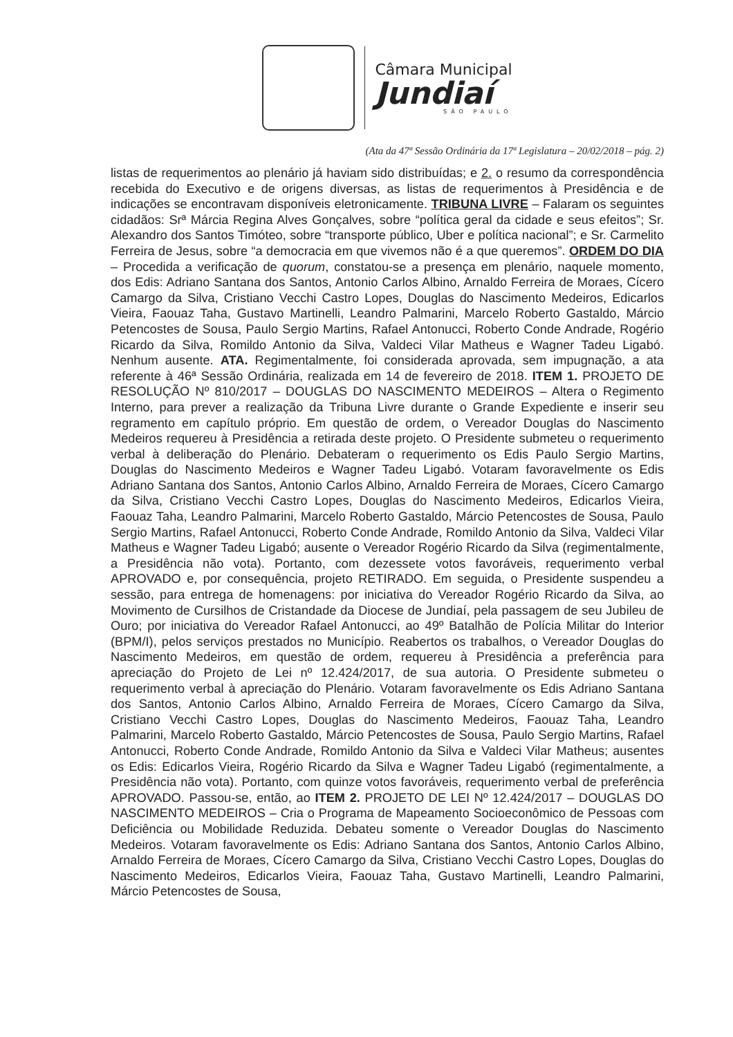Câmara Municipal
Jundiaí
SÃO PAULO
(Ata da 47ª Sessão Ordinária da 17ª Legislatura – 20/02/2018 – pág. 2)
listas de requerimentos ao plenário já haviam sido distribuídas; e 2. o resumo da correspondência recebida do Executivo e de origens diversas, as listas de requerimentos à Presidência e de indicações se encontravam disponíveis eletronicamente. TRIBUNA LIVRE – Falaram os seguintes cidadãos: Srª Márcia Regina Alves Gonçalves, sobre “política geral da cidade e seus efeitos”; Sr. Alexandro dos Santos Timóteo, sobre “transporte público, Uber e política nacional”; e Sr. Carmelito Ferreira de Jesus, sobre “a democracia em que vivemos não é a que queremos”. ORDEM DO DIA – Procedida a verificação de quorum, constatou-se a presença em plenário, naquele momento, dos Edis: Adriano Santana dos Santos, Antonio Carlos Albino, Arnaldo Ferreira de Moraes, Cícero Camargo da Silva, Cristiano Vecchi Castro Lopes, Douglas do Nascimento Medeiros, Edicarlos Vieira, Faouaz Taha, Gustavo Martinelli, Leandro Palmarini, Marcelo Roberto Gastaldo, Márcio Petencostes de Sousa, Paulo Sergio Martins, Rafael Antonucci, Roberto Conde Andrade, Rogério Ricardo da Silva, Romildo Antonio da Silva, Valdeci Vilar Matheus e Wagner Tadeu Ligabó. Nenhum ausente. ATA. Regimentalmente, foi considerada aprovada, sem impugnação, a ata referente à 46ª Sessão Ordinária, realizada em 14 de fevereiro de 2018. ITEM 1. PROJETO DE RESOLUÇÃO Nº 810/2017 – DOUGLAS DO NASCIMENTO MEDEIROS – Altera o Regimento Interno, para prever a realização da Tribuna Livre durante o Grande Expediente e inserir seu regramento em capítulo próprio. Em questão de ordem, o Vereador Douglas do Nascimento Medeiros requereu à Presidência a retirada deste projeto. O Presidente submeteu o requerimento verbal à deliberação do Plenário. Debateram o requerimento os Edis Paulo Sergio Martins, Douglas do Nascimento Medeiros e Wagner Tadeu Ligabó. Votaram favoravelmente os Edis Adriano Santana dos Santos, Antonio Carlos Albino, Arnaldo Ferreira de Moraes, Cícero Camargo da Silva, Cristiano Vecchi Castro Lopes, Douglas do Nascimento Medeiros, Edicarlos Vieira, Faouaz Taha, Leandro Palmarini, Marcelo Roberto Gastaldo, Márcio Petencostes de Sousa, Paulo Sergio Martins, Rafael Antonucci, Roberto Conde Andrade, Romildo Antonio da Silva, Valdeci Vilar Matheus e Wagner Tadeu Ligabó; ausente o Vereador Rogério Ricardo da Silva (regimentalmente, a Presidência não vota). Portanto, com dezessete votos favoráveis, requerimento verbal APROVADO e, por consequência, projeto RETIRADO. Em seguida, o Presidente suspendeu a sessão, para entrega de homenagens: por iniciativa do Vereador Rogério Ricardo da Silva, ao Movimento de Cursilhos de Cristandade da Diocese de Jundiaí, pela passagem de seu Jubileu de Ouro; por iniciativa do Vereador Rafael Antonucci, ao 49º Batalhão de Polícia Militar do Interior (BPM/I), pelos serviços prestados no Município. Reabertos os trabalhos, o Vereador Douglas do Nascimento Medeiros, em questão de ordem, requereu à Presidência a preferência para apreciação do Projeto de Lei nº 12.424/2017, de sua autoria. O Presidente submeteu o requerimento verbal à apreciação do Plenário. Votaram favoravelmente os Edis Adriano Santana dos Santos, Antonio Carlos Albino, Arnaldo Ferreira de Moraes, Cícero Camargo da Silva, Cristiano Vecchi Castro Lopes, Douglas do Nascimento Medeiros, Faouaz Taha, Leandro Palmarini, Marcelo Roberto Gastaldo, Márcio Petencostes de Sousa, Paulo Sergio Martins, Rafael Antonucci, Roberto Conde Andrade, Romildo Antonio da Silva e Valdeci Vilar Matheus; ausentes os Edis: Edicarlos Vieira, Rogério Ricardo da Silva e Wagner Tadeu Ligabó (regimentalmente, a Presidência não vota). Portanto, com quinze votos favoráveis, requerimento verbal de preferência APROVADO. Passou-se, então, ao ITEM 2. PROJETO DE LEI Nº 12.424/2017 – DOUGLAS DO NASCIMENTO MEDEIROS – Cria o Programa de Mapeamento Socioeconômico de Pessoas com Deficiência ou Mobilidade Reduzida. Debateu somente o Vereador Douglas do Nascimento Medeiros. Votaram favoravelmente os Edis: Adriano Santana dos Santos, Antonio Carlos Albino, Arnaldo Ferreira de Moraes, Cícero Camargo da Silva, Cristiano Vecchi Castro Lopes, Douglas do Nascimento Medeiros, Edicarlos Vieira, Faouaz Taha, Gustavo Martinelli, Leandro Palmarini, Márcio Petencostes de Sousa,